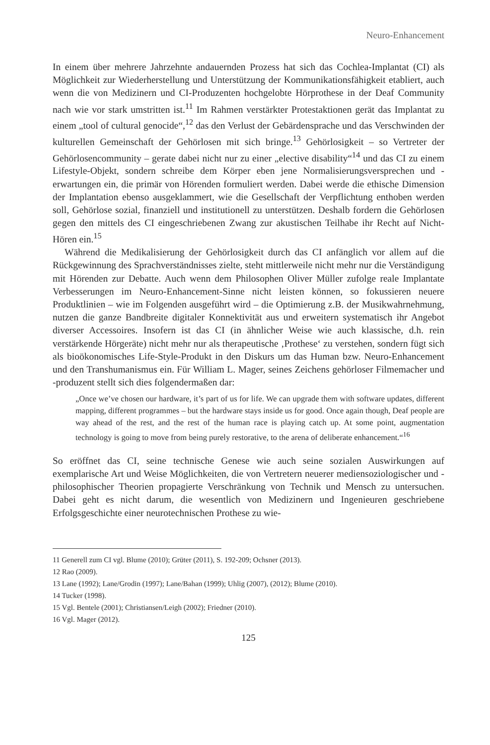Neuro-Enhancement
In einem über mehrere Jahrzehnte andauernden Prozess hat sich das Cochlea-Implantat (CI) als Möglichkeit zur Wiederherstellung und Unterstützung der Kommunikationsfähigkeit etabliert, auch wenn die von Medizinern und CI-Produzenten hochgelobte Hörprothese in der Deaf Community nach wie vor stark umstritten ist.<sup>11</sup> Im Rahmen verstärkter Protestaktionen gerät das Implantat zu einem „tool of cultural genocide“,<sup>12</sup> das den Verlust der Gebärdensprache und das Verschwinden der kulturellen Gemeinschaft der Gehörlosen mit sich bringe.<sup>13</sup> Gehörlosigkeit – so Vertreter der Gehörlosencommunity – gerate dabei nicht nur zu einer „elective disability“<sup>14</sup> und das CI zu einem Lifestyle-Objekt, sondern schreibe dem Körper eben jene Normalisierungsversprechen und -erwartungen ein, die primär von Hörenden formuliert werden. Dabei werde die ethische Dimension der Implantation ebenso ausgeklammert, wie die Gesellschaft der Verpflichtung enthoben werden soll, Gehörlose sozial, finanziell und institutionell zu unterstützen. Deshalb fordern die Gehörlosen gegen den mittels des CI eingeschriebenen Zwang zur akustischen Teilhabe ihr Recht auf Nicht-Hören ein.<sup>15</sup>
Während die Medikalisierung der Gehörlosigkeit durch das CI anfänglich vor allem auf die Rückgewinnung des Sprachverständnisses zielte, steht mittlerweile nicht mehr nur die Verständigung mit Hörenden zur Debatte. Auch wenn dem Philosophen Oliver Müller zufolge reale Implantate Verbesserungen im Neuro-Enhancement-Sinne nicht leisten können, so fokussieren neuere Produktlinien – wie im Folgenden ausgeführt wird – die Optimierung z.B. der Musikwahrnehmung, nutzen die ganze Bandbreite digitaler Konnektivität aus und erweitern systematisch ihr Angebot diverser Accessoires. Insofern ist das CI (in ähnlicher Weise wie auch klassische, d.h. rein verstärkende Hörgeräte) nicht mehr nur als therapeutische ‚Prothese‘ zu verstehen, sondern fügt sich als bioökonomisches Life-Style-Produkt in den Diskurs um das Human bzw. Neuro-Enhancement und den Transhumanismus ein. Für William L. Mager, seines Zeichens gehörloser Filmemacher und -produzent stellt sich dies folgendermaßen dar:
„Once we’ve chosen our hardware, it’s part of us for life. We can upgrade them with software updates, different mapping, different programmes – but the hardware stays inside us for good. Once again though, Deaf people are way ahead of the rest, and the rest of the human race is playing catch up. At some point, augmentation technology is going to move from being purely restorative, to the arena of deliberate enhancement.“<sup>16</sup>
So eröffnet das CI, seine technische Genese wie auch seine sozialen Auswirkungen auf exemplarische Art und Weise Möglichkeiten, die von Vertretern neuerer mediensoziologischer und -philosophischer Theorien propagierte Verschränkung von Technik und Mensch zu untersuchen. Dabei geht es nicht darum, die wesentlich von Medizinern und Ingenieuren geschriebene Erfolgsgeschichte einer neurotechnischen Prothese zu wie-
11 Generell zum CI vgl. Blume (2010); Grüter (2011), S. 192-209; Ochsner (2013).
12 Rao (2009).
13 Lane (1992); Lane/Grodin (1997); Lane/Bahan (1999); Uhlig (2007), (2012); Blume (2010).
14 Tucker (1998).
15 Vgl. Bentele (2001); Christiansen/Leigh (2002); Friedner (2010).
16 Vgl. Mager (2012).
125